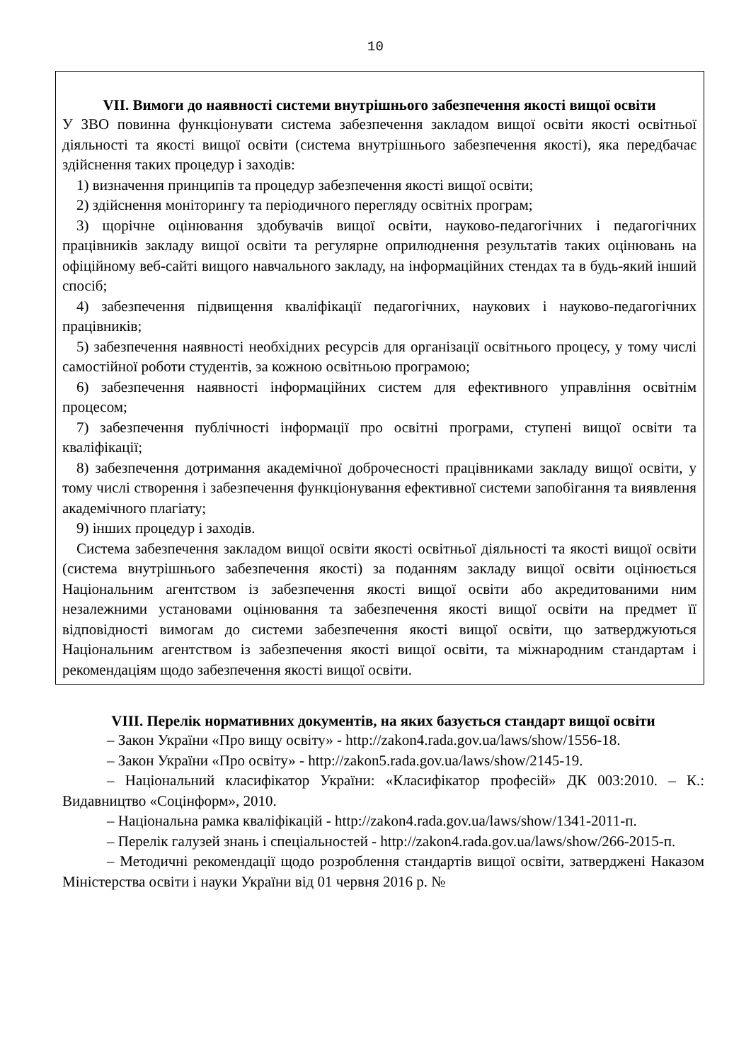10
VII. Вимоги до наявності системи внутрішнього забезпечення якості вищої освіти
У ЗВО повинна функціонувати система забезпечення закладом вищої освіти якості освітньої діяльності та якості вищої освіти (система внутрішнього забезпечення якості), яка передбачає здійснення таких процедур і заходів:
1) визначення принципів та процедур забезпечення якості вищої освіти;
2) здійснення моніторингу та періодичного перегляду освітніх програм;
3) щорічне оцінювання здобувачів вищої освіти, науково-педагогічних і педагогічних працівників закладу вищої освіти та регулярне оприлюднення результатів таких оцінювань на офіційному веб-сайті вищого навчального закладу, на інформаційних стендах та в будь-який інший спосіб;
4) забезпечення підвищення кваліфікації педагогічних, наукових і науково-педагогічних працівників;
5) забезпечення наявності необхідних ресурсів для організації освітнього процесу, у тому числі самостійної роботи студентів, за кожною освітньою програмою;
6) забезпечення наявності інформаційних систем для ефективного управління освітнім процесом;
7) забезпечення публічності інформації про освітні програми, ступені вищої освіти та кваліфікації;
8) забезпечення дотримання академічної доброчесності працівниками закладу вищої освіти, у тому числі створення і забезпечення функціонування ефективної системи запобігання та виявлення академічного плагіату;
9) інших процедур і заходів.
Система забезпечення закладом вищої освіти якості освітньої діяльності та якості вищої освіти (система внутрішнього забезпечення якості) за поданням закладу вищої освіти оцінюється Національним агентством із забезпечення якості вищої освіти або акредитованими ним незалежними установами оцінювання та забезпечення якості вищої освіти на предмет її відповідності вимогам до системи забезпечення якості вищої освіти, що затверджуються Національним агентством із забезпечення якості вищої освіти, та міжнародним стандартам і рекомендаціям щодо забезпечення якості вищої освіти.
VIII. Перелік нормативних документів, на яких базується стандарт вищої освіти
– Закон України «Про вищу освіту» - http://zakon4.rada.gov.ua/laws/show/1556-18.
– Закон України «Про освіту» - http://zakon5.rada.gov.ua/laws/show/2145-19.
– Національний класифікатор України: «Класифікатор професій» ДК 003:2010. – К.: Видавництво «Соцінформ», 2010.
– Національна рамка кваліфікацій - http://zakon4.rada.gov.ua/laws/show/1341-2011-п.
– Перелік галузей знань і спеціальностей - http://zakon4.rada.gov.ua/laws/show/266-2015-п.
– Методичні рекомендації щодо розроблення стандартів вищої освіти, затверджені Наказом Міністерства освіти і науки України від 01 червня 2016 р. №